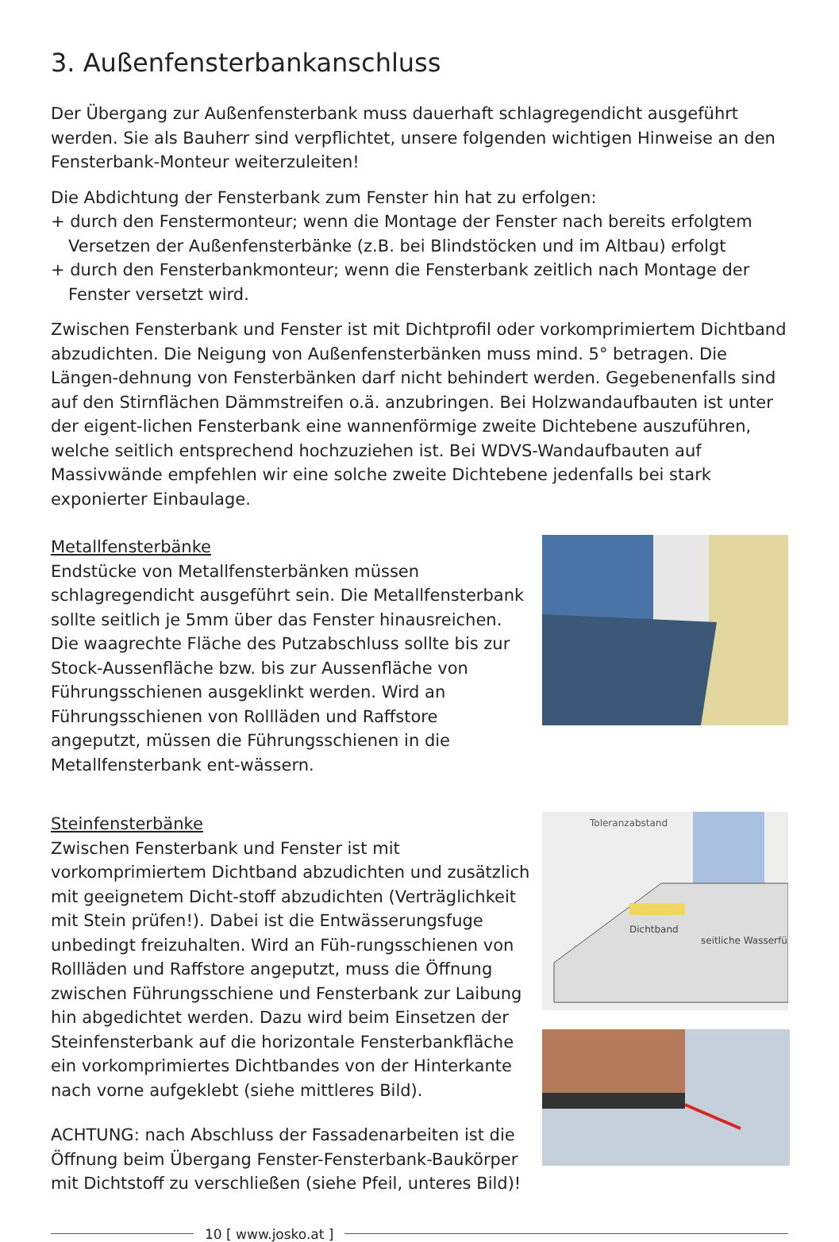3. Außenfensterbankanschluss
Der Übergang zur Außenfensterbank muss dauerhaft schlagregendicht ausgeführt werden. Sie als Bauherr sind verpflichtet, unsere folgenden wichtigen Hinweise an den Fensterbank-Monteur weiterzuleiten!
Die Abdichtung der Fensterbank zum Fenster hin hat zu erfolgen:
+ durch den Fenstermonteur; wenn die Montage der Fenster nach bereits erfolgtem
Versetzen der Außenfensterbänke (z.B. bei Blindstöcken und im Altbau) erfolgt
+ durch den Fensterbankmonteur; wenn die Fensterbank zeitlich nach Montage der
Fenster versetzt wird.
Zwischen Fensterbank und Fenster ist mit Dichtprofil oder vorkomprimiertem Dichtband abzudichten. Die Neigung von Außenfensterbänken muss mind. 5° betragen. Die Längen-dehnung von Fensterbänken darf nicht behindert werden. Gegebenenfalls sind auf den Stirnflächen Dämmstreifen o.ä. anzubringen. Bei Holzwandaufbauten ist unter der eigent-lichen Fensterbank eine wannenförmige zweite Dichtebene auszuführen, welche seitlich entsprechend hochzuziehen ist. Bei WDVS-Wandaufbauten auf Massivwände empfehlen wir eine solche zweite Dichtebene jedenfalls bei stark exponierter Einbaulage.
Metallfensterbänke
Endstücke von Metallfensterbänken müssen schlagregendicht ausgeführt sein. Die Metallfensterbank sollte seitlich je 5mm über das Fenster hinausreichen. Die waagrechte Fläche des Putzabschluss sollte bis zur Stock-Aussenfläche bzw. bis zur Aussenfläche von Führungsschienen ausgeklinkt werden. Wird an Führungsschienen von Rollläden und Raffstore angeputzt, müssen die Führungsschienen in die Metallfensterbank ent-wässern.
Steinfensterbänke
Zwischen Fensterbank und Fenster ist mit vorkomprimiertem Dichtband abzudichten und zusätzlich mit geeignetem Dicht-stoff abzudichten (Verträglichkeit mit Stein prüfen!). Dabei ist die Entwässerungsfuge unbedingt freizuhalten. Wird an Füh-rungsschienen von Rollläden und Raffstore angeputzt, muss die Öffnung zwischen Führungsschiene und Fensterbank zur Laibung hin abgedichtet werden. Dazu wird beim Einsetzen der Steinfensterbank auf die horizontale Fensterbankfläche ein vorkomprimiertes Dichtbandes von der Hinterkante nach vorne aufgeklebt (siehe mittleres Bild).
ACHTUNG: nach Abschluss der Fassadenarbeiten ist die Öffnung beim Übergang Fenster-Fensterbank-Baukörper mit Dichtstoff zu verschließen (siehe Pfeil, unteres Bild)!
Toleranzabstand
Dichtband
seitliche Wasserfü
10 [ www.josko.at ]